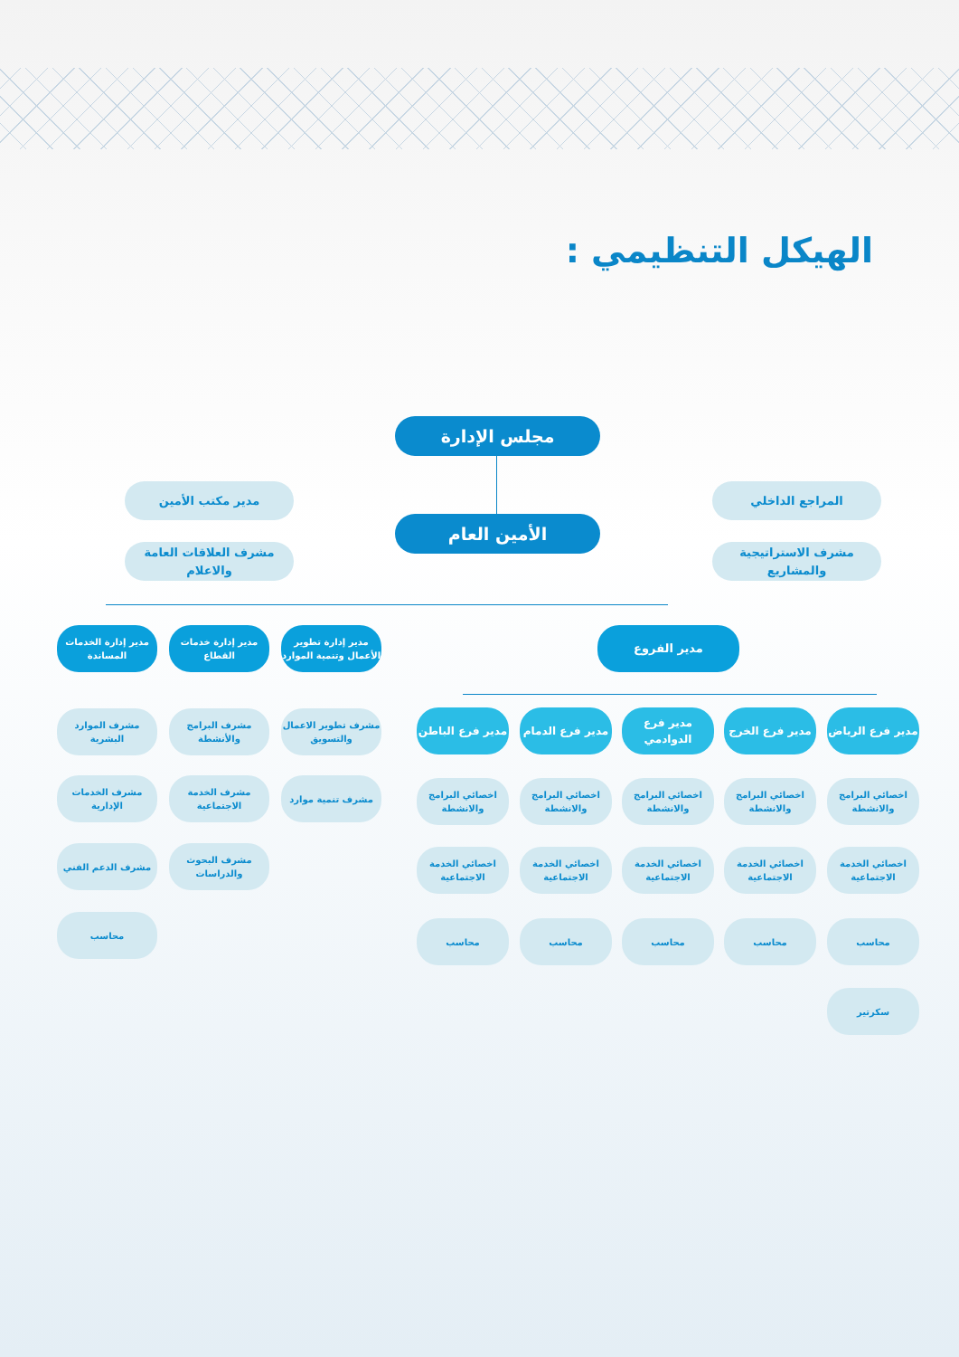الهيكل التنظيمي :
مجلس الإدارة
الأمين العام
المراجع الداخلي
مشرف الاستراتيجية والمشاريع
مدير مكتب الأمين
مشرف العلاقات العامة والاعلام
مدير الفروع
مدير إدارة تطوير الأعمال وتنمية الموارد
مدير إدارة خدمات القطاع
مدير إدارة الخدمات المساندة
مشرف تطوير الاعمال والتسويق
مشرف تنمية موارد
مشرف البرامج والأنشطة
مشرف الخدمة الاجتماعية
مشرف البحوث والدراسات
مشرف الموارد البشرية
مشرف الخدمات الإدارية
مشرف الدعم الفني
محاسب
مدير فرع الرياض
مدير فرع الخرج
مدير فرع الدوادمي
مدير فرع الدمام
مدير فرع الباطن
اخصائي البرامج والانشطة
اخصائي البرامج والانشطة
اخصائي البرامج والانشطة
اخصائي البرامج والانشطة
اخصائي البرامج والانشطة
اخصائي الخدمة الاجتماعية
اخصائي الخدمة الاجتماعية
اخصائي الخدمة الاجتماعية
اخصائي الخدمة الاجتماعية
اخصائي الخدمة الاجتماعية
محاسب
محاسب
محاسب
محاسب
محاسب
سكرتير